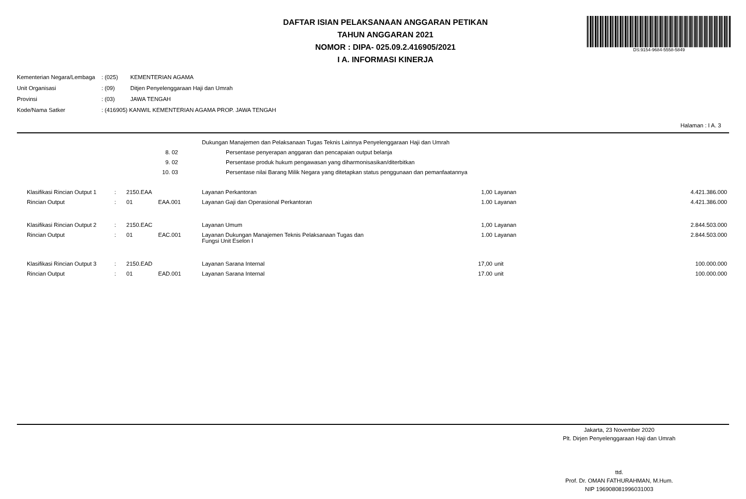DAFTAR ISIAN PELAKSANAAN ANGGARAN PETIKAN
TAHUN ANGGARAN 2021
NOMOR : DIPA- 025.09.2.416905/2021
I A. INFORMASI KINERJA
DS:9154-9684-5558-5849
| Kementerian Negara/Lembaga | : (025) | KEMENTERIAN AGAMA |
| Unit Organisasi | : (09) | Ditjen Penyelenggaraan Haji dan Umrah |
| Provinsi | : (03) | JAWA TENGAH |
| Kode/Nama Satker | : (416905) KANWIL KEMENTERIAN AGAMA PROP. JAWA TENGAH | |
Halaman : I A. 3
| | | | | | Dukungan Manajemen dan Pelaksanaan Tugas Teknis Lainnya Penyelenggaraan Haji dan Umrah | | | |
| | | 8. 02 | | | Persentase penyerapan anggaran dan pencapaian output belanja | | | |
| | | 9. 02 | | | Persentase produk hukum pengawasan yang diharmonisasikan/diterbitkan | | | |
| | | 10. 03 | | | Persentase nilai Barang Milik Negara yang ditetapkan status penggunaan dan pemanfaatannya | | | |
| Klasifikasi Rincian Output 1 | : | 2150.EAA | | | Layanan Perkantoran | 1,00 | Layanan | 4.421.386.000 |
| Rincian Output | : | 01 | EAA.001 | | Layanan Gaji dan Operasional Perkantoran | 1.00 | Layanan | 4.421.386.000 |
| Klasifikasi Rincian Output 2 | : | 2150.EAC | | | Layanan Umum | 1,00 | Layanan | 2.844.503.000 |
| Rincian Output | : | 01 | EAC.001 | | Layanan Dukungan Manajemen Teknis Pelaksanaan Tugas dan Fungsi Unit Eselon I | 1.00 | Layanan | 2.844.503.000 |
| Klasifikasi Rincian Output 3 | : | 2150.EAD | | | Layanan Sarana Internal | 17,00 | unit | 100.000.000 |
| Rincian Output | : | 01 | EAD.001 | | Layanan Sarana Internal | 17.00 | unit | 100.000.000 |
Jakarta, 23 November 2020
Plt. Dirjen Penyelenggaraan Haji dan Umrah
ttd.
Prof. Dr. OMAN FATHURAHMAN, M.Hum.
NIP 196908081996031003